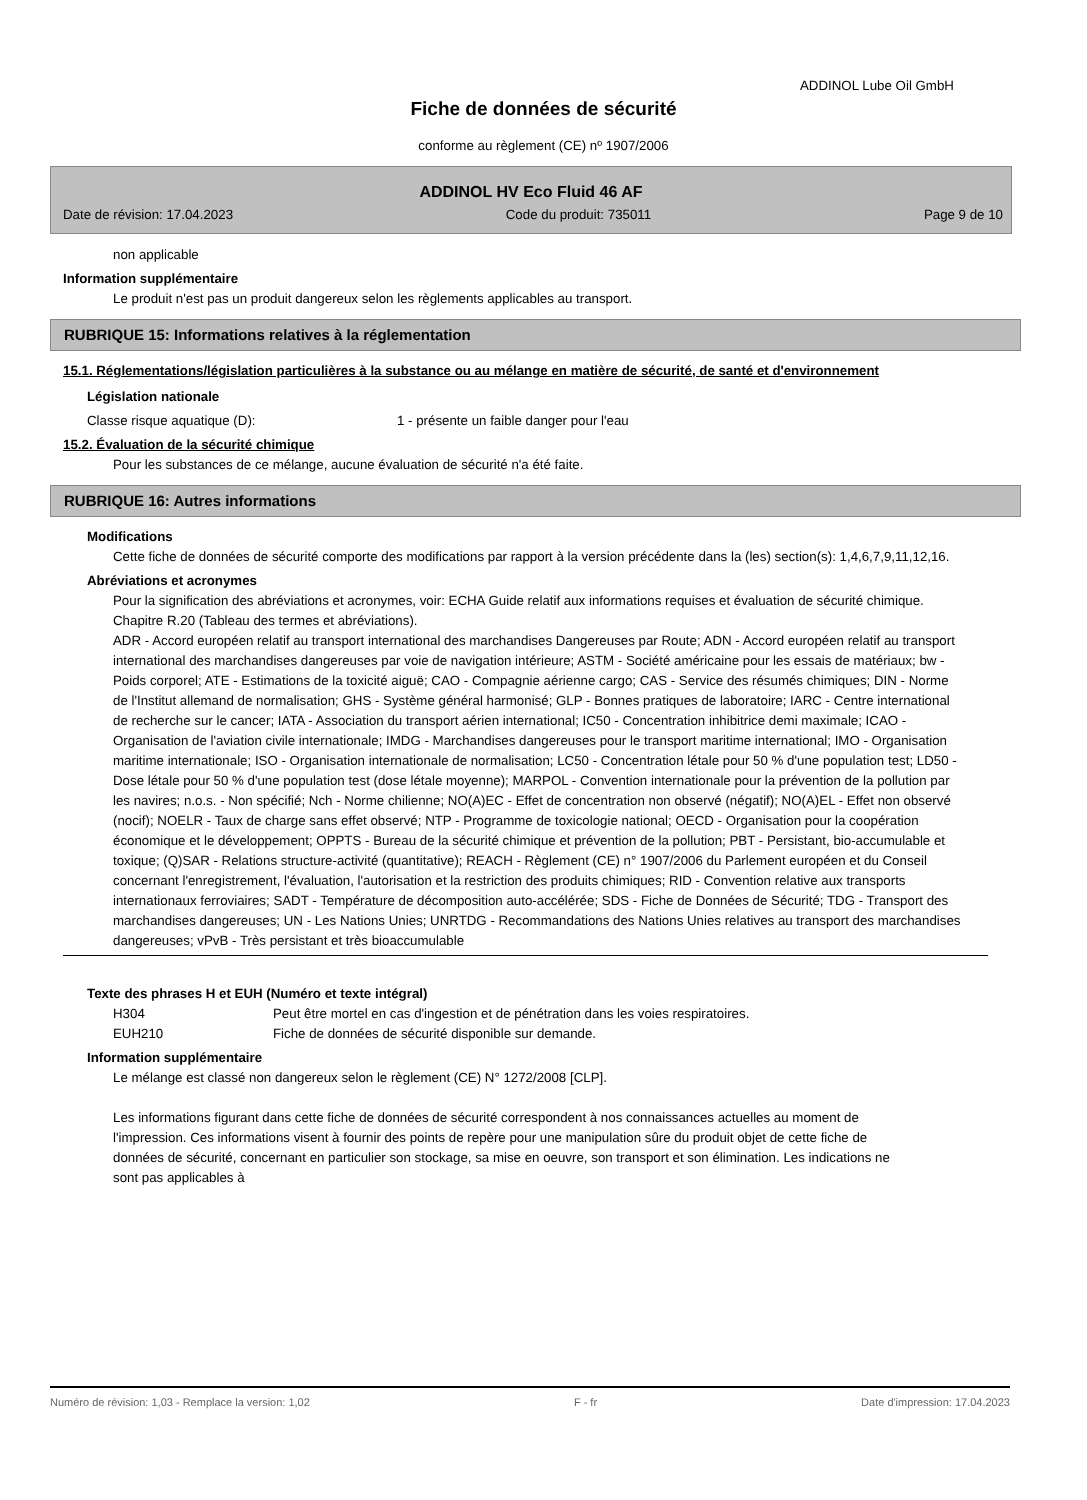ADDINOL Lube Oil GmbH
Fiche de données de sécurité
conforme au règlement (CE) nº 1907/2006
ADDINOL HV Eco Fluid 46 AF
Date de révision: 17.04.2023 Code du produit: 735011 Page 9 de 10
non applicable
Information supplémentaire
Le produit n'est pas un produit dangereux selon les règlements applicables au transport.
RUBRIQUE 15: Informations relatives à la réglementation
15.1. Réglementations/législation particulières à la substance ou au mélange en matière de sécurité, de santé et d'environnement
Législation nationale
| Classe risque aquatique (D): | 1 - présente un faible danger pour l'eau |
15.2. Évaluation de la sécurité chimique
Pour les substances de ce mélange, aucune évaluation de sécurité n'a été faite.
RUBRIQUE 16: Autres informations
Modifications
Cette fiche de données de sécurité comporte des modifications par rapport à la version précédente dans la (les) section(s): 1,4,6,7,9,11,12,16.
Abréviations et acronymes
Pour la signification des abréviations et acronymes, voir: ECHA Guide relatif aux informations requises et évaluation de sécurité chimique. Chapitre R.20 (Tableau des termes et abréviations).
ADR - Accord européen relatif au transport international des marchandises Dangereuses par Route; ADN - Accord européen relatif au transport international des marchandises dangereuses par voie de navigation intérieure; ASTM - Société américaine pour les essais de matériaux; bw - Poids corporel; ATE - Estimations de la toxicité aiguë; CAO - Compagnie aérienne cargo; CAS - Service des résumés chimiques; DIN - Norme de l'Institut allemand de normalisation; GHS - Système général harmonisé; GLP - Bonnes pratiques de laboratoire; IARC - Centre international de recherche sur le cancer; IATA - Association du transport aérien international; IC50 - Concentration inhibitrice demi maximale; ICAO - Organisation de l'aviation civile internationale; IMDG - Marchandises dangereuses pour le transport maritime international; IMO - Organisation maritime internationale; ISO - Organisation internationale de normalisation; LC50 - Concentration létale pour 50 % d'une population test; LD50 - Dose létale pour 50 % d'une population test (dose létale moyenne); MARPOL - Convention internationale pour la prévention de la pollution par les navires; n.o.s. - Non spécifié; Nch - Norme chilienne; NO(A)EC - Effet de concentration non observé (négatif); NO(A)EL - Effet non observé (nocif); NOELR - Taux de charge sans effet observé; NTP - Programme de toxicologie national; OECD - Organisation pour la coopération économique et le développement; OPPTS - Bureau de la sécurité chimique et prévention de la pollution; PBT - Persistant, bio-accumulable et toxique; (Q)SAR - Relations structure-activité (quantitative); REACH - Règlement (CE) n° 1907/2006 du Parlement européen et du Conseil concernant l'enregistrement, l'évaluation, l'autorisation et la restriction des produits chimiques; RID - Convention relative aux transports internationaux ferroviaires; SADT - Température de décomposition auto-accélérée; SDS - Fiche de Données de Sécurité; TDG - Transport des marchandises dangereuses; UN - Les Nations Unies; UNRTDG - Recommandations des Nations Unies relatives au transport des marchandises dangereuses; vPvB - Très persistant et très bioaccumulable
Texte des phrases H et EUH (Numéro et texte intégral)
| H304 | Peut être mortel en cas d'ingestion et de pénétration dans les voies respiratoires. |
| EUH210 | Fiche de données de sécurité disponible sur demande. |
Information supplémentaire
Le mélange est classé non dangereux selon le règlement (CE) N° 1272/2008 [CLP].
Les informations figurant dans cette fiche de données de sécurité correspondent à nos connaissances actuelles au moment de l'impression. Ces informations visent à fournir des points de repère pour une manipulation sûre du produit objet de cette fiche de données de sécurité, concernant en particulier son stockage, sa mise en oeuvre, son transport et son élimination. Les indications ne sont pas applicables à
Numéro de révision: 1,03 - Remplace la version: 1,02 F - fr Date d'impression: 17.04.2023